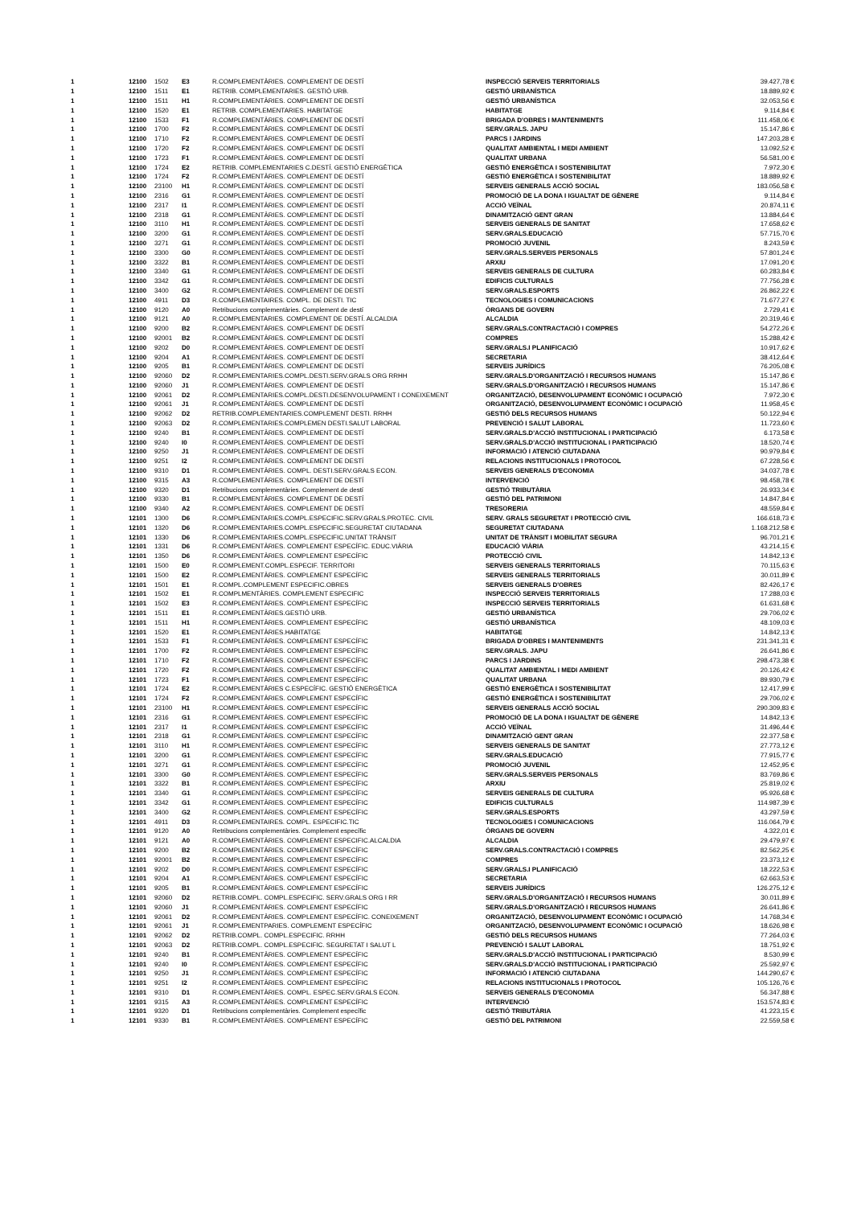| 1 | 12100 | 1502 | E3 | R.COMPLEMENTÀRIES. COMPLEMENT DE DESTÍ | INSPECCIÓ SERVEIS TERRITORIALS | 39.427,78 € |
| 1 | 12100 | 1511 | E1 | RETRIB. COMPLEMENTARIES. GESTIÓ URB. | GESTIÓ URBANÍSTICA | 18.889,92 € |
| 1 | 12100 | 1511 | H1 | R.COMPLEMENTÀRIES. COMPLEMENT DE DESTÍ | GESTIÓ URBANÍSTICA | 32.053,56 € |
| 1 | 12100 | 1520 | E1 | RETRIB. COMPLEMENTARIES. HABITATGE | HABITATGE | 9.114,84 € |
| 1 | 12100 | 1533 | F1 | R.COMPLEMENTÀRIES. COMPLEMENT DE DESTÍ | BRIGADA D'OBRES I MANTENIMENTS | 111.458,06 € |
| 1 | 12100 | 1700 | F2 | R.COMPLEMENTÀRIES. COMPLEMENT DE DESTÍ | SERV.GRALS. JAPU | 15.147,86 € |
| 1 | 12100 | 1710 | F2 | R.COMPLEMENTÀRIES. COMPLEMENT DE DESTÍ | PARCS I JARDINS | 147.203,28 € |
| 1 | 12100 | 1720 | F2 | R.COMPLEMENTÀRIES. COMPLEMENT DE DESTÍ | QUALITAT AMBIENTAL I MEDI AMBIENT | 13.092,52 € |
| 1 | 12100 | 1723 | F1 | R.COMPLEMENTÀRIES. COMPLEMENT DE DESTÍ | QUALITAT URBANA | 56.581,00 € |
| 1 | 12100 | 1724 | E2 | RETRIB. COMPLEMENTARIES C.DESTÍ. GESTIÓ ENERGÈTICA | GESTIÓ ENERGÈTICA I SOSTENIBILITAT | 7.972,30 € |
| 1 | 12100 | 1724 | F2 | R.COMPLEMENTÀRIES. COMPLEMENT DE DESTÍ | GESTIÓ ENERGÈTICA I SOSTENIBILITAT | 18.889,92 € |
| 1 | 12100 | 23100 | H1 | R.COMPLEMENTÀRIES. COMPLEMENT DE DESTÍ | SERVEIS GENERALS ACCIÓ SOCIAL | 183.056,58 € |
| 1 | 12100 | 2316 | G1 | R.COMPLEMENTÀRIES. COMPLEMENT DE DESTÍ | PROMOCIÓ DE LA DONA I IGUALTAT DE GÈNERE | 9.114,84 € |
| 1 | 12100 | 2317 | I1 | R.COMPLEMENTÀRIES. COMPLEMENT DE DESTÍ | ACCIÓ VEÏNAL | 20.874,11 € |
| 1 | 12100 | 2318 | G1 | R.COMPLEMENTÀRIES. COMPLEMENT DE DESTÍ | DINAMITZACIÓ GENT GRAN | 13.884,64 € |
| 1 | 12100 | 3110 | H1 | R.COMPLEMENTÀRIES. COMPLEMENT DE DESTÍ | SERVEIS GENERALS DE SANITAT | 17.658,62 € |
| 1 | 12100 | 3200 | G1 | R.COMPLEMENTÀRIES. COMPLEMENT DE DESTÍ | SERV.GRALS.EDUCACIÓ | 57.715,70 € |
| 1 | 12100 | 3271 | G1 | R.COMPLEMENTÀRIES. COMPLEMENT DE DESTÍ | PROMOCIÓ JUVENIL | 8.243,59 € |
| 1 | 12100 | 3300 | G0 | R.COMPLEMENTÀRIES. COMPLEMENT DE DESTÍ | SERV.GRALS.SERVEIS PERSONALS | 57.801,24 € |
| 1 | 12100 | 3322 | B1 | R.COMPLEMENTÀRIES. COMPLEMENT DE DESTÍ | ARXIU | 17.091,20 € |
| 1 | 12100 | 3340 | G1 | R.COMPLEMENTÀRIES. COMPLEMENT DE DESTÍ | SERVEIS GENERALS DE CULTURA | 60.283,84 € |
| 1 | 12100 | 3342 | G1 | R.COMPLEMENTÀRIES. COMPLEMENT DE DESTÍ | EDIFICIS CULTURALS | 77.756,28 € |
| 1 | 12100 | 3400 | G2 | R.COMPLEMENTÀRIES. COMPLEMENT DE DESTÍ | SERV.GRALS.ESPORTS | 26.862,22 € |
| 1 | 12100 | 4911 | D3 | R.COMPLEMENTAIRES. COMPL. DE DESTI. TIC | TECNOLOGIES I COMUNICACIONS | 71.677,27 € |
| 1 | 12100 | 9120 | A0 | Retribucions complementàries. Complement de destí | ÒRGANS DE GOVERN | 2.729,41 € |
| 1 | 12100 | 9121 | A0 | R.COMPLEMENTARIES. COMPLEMENT DE DESTÍ. ALCALDIA | ALCALDIA | 20.319,46 € |
| 1 | 12100 | 9200 | B2 | R.COMPLEMENTÀRIES. COMPLEMENT DE DESTÍ | SERV.GRALS.CONTRACTACIÓ I COMPRES | 54.272,26 € |
| 1 | 12100 | 92001 | B2 | R.COMPLEMENTÀRIES. COMPLEMENT DE DESTÍ | COMPRES | 15.288,42 € |
| 1 | 12100 | 9202 | D0 | R.COMPLEMENTÀRIES. COMPLEMENT DE DESTÍ | SERV.GRALS.I PLANIFICACIÓ | 10.917,62 € |
| 1 | 12100 | 9204 | A1 | R.COMPLEMENTÀRIES. COMPLEMENT DE DESTÍ | SECRETARIA | 38.412,64 € |
| 1 | 12100 | 9205 | B1 | R.COMPLEMENTÀRIES. COMPLEMENT DE DESTÍ | SERVEIS JURÍDICS | 76.205,08 € |
| 1 | 12100 | 92060 | D2 | R.COMPLEMENTARIES.COMPL.DESTI.SERV.GRALS ORG RRHH | SERV.GRALS.D'ORGANITZACIÓ I RECURSOS HUMANS | 15.147,86 € |
| 1 | 12100 | 92060 | J1 | R.COMPLEMENTÀRIES. COMPLEMENT DE DESTÍ | SERV.GRALS.D'ORGANITZACIÓ I RECURSOS HUMANS | 15.147,86 € |
| 1 | 12100 | 92061 | D2 | R.COMPLEMENTARIES.COMPL.DESTI.DESENVOLUPAMENT I CONEIXEMENT | ORGANITZACIÓ, DESENVOLUPAMENT ECONÒMIC I OCUPACIÓ | 7.972,30 € |
| 1 | 12100 | 92061 | J1 | R.COMPLEMENTÀRIES. COMPLEMENT DE DESTÍ | ORGANITZACIÓ, DESENVOLUPAMENT ECONÒMIC I OCUPACIÓ | 11.958,45 € |
| 1 | 12100 | 92062 | D2 | RETRIB.COMPLEMENTARIES.COMPLEMENT DESTI. RRHH | GESTIÓ DELS RECURSOS HUMANS | 50.122,94 € |
| 1 | 12100 | 92063 | D2 | R.COMPLEMENTARIES.COMPLEMEN DESTI.SALUT LABORAL | PREVENCIÓ I SALUT LABORAL | 11.723,60 € |
| 1 | 12100 | 9240 | B1 | R.COMPLEMENTÀRIES. COMPLEMENT DE DESTÍ | SERV.GRALS.D'ACCIÓ INSTITUCIONAL I PARTICIPACIÓ | 6.173,58 € |
| 1 | 12100 | 9240 | I0 | R.COMPLEMENTÀRIES. COMPLEMENT DE DESTÍ | SERV.GRALS.D'ACCIÓ INSTITUCIONAL I PARTICIPACIÓ | 18.520,74 € |
| 1 | 12100 | 9250 | J1 | R.COMPLEMENTÀRIES. COMPLEMENT DE DESTÍ | INFORMACIÓ I ATENCIÓ CIUTADANA | 90.979,84 € |
| 1 | 12100 | 9251 | I2 | R.COMPLEMENTÀRIES. COMPLEMENT DE DESTÍ | RELACIONS INSTITUCIONALS I PROTOCOL | 67.228,56 € |
| 1 | 12100 | 9310 | D1 | R.COMPLEMENTÀRIES. COMPL. DESTI.SERV.GRALS ECON. | SERVEIS GENERALS D'ECONOMIA | 34.037,78 € |
| 1 | 12100 | 9315 | A3 | R.COMPLEMENTÀRIES. COMPLEMENT DE DESTÍ | INTERVENCIÓ | 98.458,78 € |
| 1 | 12100 | 9320 | D1 | Retribucions complementàries. Complement de destí | GESTIÓ TRIBUTÀRIA | 26.933,34 € |
| 1 | 12100 | 9330 | B1 | R.COMPLEMENTÀRIES. COMPLEMENT DE DESTÍ | GESTIÓ DEL PATRIMONI | 14.847,84 € |
| 1 | 12100 | 9340 | A2 | R.COMPLEMENTÀRIES. COMPLEMENT DE DESTÍ | TRESORERIA | 48.559,84 € |
| 1 | 12101 | 1300 | D6 | R.COMPLEMENTARIES.COMPL.ESPECIFIC.SERV.GRALS.PROTEC. CIVIL | SERV. GRALS SEGURETAT I PROTECCIÓ CIVIL | 166.618,73 € |
| 1 | 12101 | 1320 | D6 | R.COMPLEMENTARIES.COMPL.ESPECIFIC.SEGURETAT CIUTADANA | SEGURETAT CIUTADANA | 1.168.212,58 € |
| 1 | 12101 | 1330 | D6 | R.COMPLEMENTARIES.COMPL.ESPECIFIC.UNITAT TRÀNSIT | UNITAT DE TRÀNSIT I MOBILITAT SEGURA | 96.701,21 € |
| 1 | 12101 | 1331 | D6 | R.COMPLEMENTÀRIES. COMPLEMENT ESPECÍFIC. EDUC.VIÀRIA | EDUCACIÓ VIÀRIA | 43.214,15 € |
| 1 | 12101 | 1350 | D6 | R.COMPLEMENTÀRIES. COMPLEMENT ESPECÍFIC | PROTECCIÓ CIVIL | 14.842,13 € |
| 1 | 12101 | 1500 | E0 | R.COMPLEMENT.COMPL.ESPECIF. TERRITORI | SERVEIS GENERALS TERRITORIALS | 70.115,63 € |
| 1 | 12101 | 1500 | E2 | R.COMPLEMENTÀRIES. COMPLEMENT ESPECÍFIC | SERVEIS GENERALS TERRITORIALS | 30.011,89 € |
| 1 | 12101 | 1501 | E1 | R.COMPL.COMPLEMENT ESPECIFIC.OBRES | SERVEIS GENERALS D'OBRES | 82.426,17 € |
| 1 | 12101 | 1502 | E1 | R.COMPLMENTÀRIES. COMPLEMENT ESPECIFIC | INSPECCIÓ SERVEIS TERRITORIALS | 17.288,03 € |
| 1 | 12101 | 1502 | E3 | R.COMPLEMENTÀRIES. COMPLEMENT ESPECÍFIC | INSPECCIÓ SERVEIS TERRITORIALS | 61.631,68 € |
| 1 | 12101 | 1511 | E1 | R.COMPLEMENTÀRIES.GESTIÓ URB. | GESTIÓ URBANÍSTICA | 29.706,02 € |
| 1 | 12101 | 1511 | H1 | R.COMPLEMENTÀRIES. COMPLEMENT ESPECÍFIC | GESTIÓ URBANÍSTICA | 48.109,03 € |
| 1 | 12101 | 1520 | E1 | R.COMPLEMENTÀRIES.HABITATGE | HABITATGE | 14.842,13 € |
| 1 | 12101 | 1533 | F1 | R.COMPLEMENTÀRIES. COMPLEMENT ESPECÍFIC | BRIGADA D'OBRES I MANTENIMENTS | 231.341,31 € |
| 1 | 12101 | 1700 | F2 | R.COMPLEMENTÀRIES. COMPLEMENT ESPECÍFIC | SERV.GRALS. JAPU | 26.641,86 € |
| 1 | 12101 | 1710 | F2 | R.COMPLEMENTÀRIES. COMPLEMENT ESPECÍFIC | PARCS I JARDINS | 298.473,38 € |
| 1 | 12101 | 1720 | F2 | R.COMPLEMENTÀRIES. COMPLEMENT ESPECÍFIC | QUALITAT AMBIENTAL I MEDI AMBIENT | 20.126,42 € |
| 1 | 12101 | 1723 | F1 | R.COMPLEMENTÀRIES. COMPLEMENT ESPECÍFIC | QUALITAT URBANA | 89.930,79 € |
| 1 | 12101 | 1724 | E2 | R.COMPLEMENTÀRIES C.ESPECÍFIC. GESTIÓ ENERGÈTICA | GESTIÓ ENERGÈTICA I SOSTENIBILITAT | 12.417,99 € |
| 1 | 12101 | 1724 | F2 | R.COMPLEMENTÀRIES. COMPLEMENT ESPECÍFIC | GESTIÓ ENERGÈTICA I SOSTENIBILITAT | 29.706,02 € |
| 1 | 12101 | 23100 | H1 | R.COMPLEMENTÀRIES. COMPLEMENT ESPECÍFIC | SERVEIS GENERALS ACCIÓ SOCIAL | 290.309,83 € |
| 1 | 12101 | 2316 | G1 | R.COMPLEMENTÀRIES. COMPLEMENT ESPECÍFIC | PROMOCIÓ DE LA DONA I IGUALTAT DE GÈNERE | 14.842,13 € |
| 1 | 12101 | 2317 | I1 | R.COMPLEMENTÀRIES. COMPLEMENT ESPECÍFIC | ACCIÓ VEÏNAL | 31.496,44 € |
| 1 | 12101 | 2318 | G1 | R.COMPLEMENTÀRIES. COMPLEMENT ESPECÍFIC | DINAMITZACIÓ GENT GRAN | 22.377,58 € |
| 1 | 12101 | 3110 | H1 | R.COMPLEMENTÀRIES. COMPLEMENT ESPECÍFIC | SERVEIS GENERALS DE SANITAT | 27.773,12 € |
| 1 | 12101 | 3200 | G1 | R.COMPLEMENTÀRIES. COMPLEMENT ESPECÍFIC | SERV.GRALS.EDUCACIÓ | 77.915,77 € |
| 1 | 12101 | 3271 | G1 | R.COMPLEMENTÀRIES. COMPLEMENT ESPECÍFIC | PROMOCIÓ JUVENIL | 12.452,95 € |
| 1 | 12101 | 3300 | G0 | R.COMPLEMENTÀRIES. COMPLEMENT ESPECÍFIC | SERV.GRALS.SERVEIS PERSONALS | 83.769,86 € |
| 1 | 12101 | 3322 | B1 | R.COMPLEMENTÀRIES. COMPLEMENT ESPECÍFIC | ARXIU | 25.819,02 € |
| 1 | 12101 | 3340 | G1 | R.COMPLEMENTÀRIES. COMPLEMENT ESPECÍFIC | SERVEIS GENERALS DE CULTURA | 95.926,68 € |
| 1 | 12101 | 3342 | G1 | R.COMPLEMENTÀRIES. COMPLEMENT ESPECÍFIC | EDIFICIS CULTURALS | 114.987,39 € |
| 1 | 12101 | 3400 | G2 | R.COMPLEMENTÀRIES. COMPLEMENT ESPECÍFIC | SERV.GRALS.ESPORTS | 43.297,59 € |
| 1 | 12101 | 4911 | D3 | R.COMPLEMENTAIRES. COMPL. ESPECIFIC.TIC | TECNOLOGIES I COMUNICACIONS | 116.064,79 € |
| 1 | 12101 | 9120 | A0 | Retribucions complementàries. Complement específic | ÒRGANS DE GOVERN | 4.322,01 € |
| 1 | 12101 | 9121 | A0 | R.COMPLEMENTÀRIES. COMPLEMENT ESPECIFIC.ALCALDIA | ALCALDIA | 29.479,97 € |
| 1 | 12101 | 9200 | B2 | R.COMPLEMENTÀRIES. COMPLEMENT ESPECÍFIC | SERV.GRALS.CONTRACTACIÓ I COMPRES | 82.562,25 € |
| 1 | 12101 | 92001 | B2 | R.COMPLEMENTÀRIES. COMPLEMENT ESPECÍFIC | COMPRES | 23.373,12 € |
| 1 | 12101 | 9202 | D0 | R.COMPLEMENTÀRIES. COMPLEMENT ESPECÍFIC | SERV.GRALS.I PLANIFICACIÓ | 18.222,53 € |
| 1 | 12101 | 9204 | A1 | R.COMPLEMENTÀRIES. COMPLEMENT ESPECÍFIC | SECRETARIA | 62.663,53 € |
| 1 | 12101 | 9205 | B1 | R.COMPLEMENTÀRIES. COMPLEMENT ESPECÍFIC | SERVEIS JURÍDICS | 126.275,12 € |
| 1 | 12101 | 92060 | D2 | RETRIB.COMPL. COMPL.ESPECIFIC. SERV.GRALS ORG I RR | SERV.GRALS.D'ORGANITZACIÓ I RECURSOS HUMANS | 30.011,89 € |
| 1 | 12101 | 92060 | J1 | R.COMPLEMENTÀRIES. COMPLEMENT ESPECÍFIC | SERV.GRALS.D'ORGANITZACIÓ I RECURSOS HUMANS | 26.641,86 € |
| 1 | 12101 | 92061 | D2 | R.COMPLEMENTÀRIES. COMPLEMENT ESPECÍFIC. CONEIXEMENT | ORGANITZACIÓ, DESENVOLUPAMENT ECONÒMIC I OCUPACIÓ | 14.768,34 € |
| 1 | 12101 | 92061 | J1 | R.COMPLEMENTPARIES. COMPLEMENT ESPECÍFIC | ORGANITZACIÓ, DESENVOLUPAMENT ECONÒMIC I OCUPACIÓ | 18.626,98 € |
| 1 | 12101 | 92062 | D2 | RETRIB.COMPL. COMPL.ESPECIFIC. RRHH | GESTIÓ DELS RECURSOS HUMANS | 77.264,03 € |
| 1 | 12101 | 92063 | D2 | RETRIB.COMPL. COMPL.ESPECIFIC. SEGURETAT I SALUT L | PREVENCIÓ I SALUT LABORAL | 18.751,92 € |
| 1 | 12101 | 9240 | B1 | R.COMPLEMENTÀRIES. COMPLEMENT ESPECÍFIC | SERV.GRALS.D'ACCIÓ INSTITUCIONAL I PARTICIPACIÓ | 8.530,99 € |
| 1 | 12101 | 9240 | I0 | R.COMPLEMENTÀRIES. COMPLEMENT ESPECÍFIC | SERV.GRALS.D'ACCIÓ INSTITUCIONAL I PARTICIPACIÓ | 25.592,97 € |
| 1 | 12101 | 9250 | J1 | R.COMPLEMENTÀRIES. COMPLEMENT ESPECÍFIC | INFORMACIÓ I ATENCIÓ CIUTADANA | 144.290,67 € |
| 1 | 12101 | 9251 | I2 | R.COMPLEMENTÀRIES. COMPLEMENT ESPECÍFIC | RELACIONS INSTITUCIONALS I PROTOCOL | 105.126,76 € |
| 1 | 12101 | 9310 | D1 | R.COMPLEMENTÀRIES. COMPL. ESPEC.SERV.GRALS ECON. | SERVEIS GENERALS D'ECONOMIA | 56.347,88 € |
| 1 | 12101 | 9315 | A3 | R.COMPLEMENTÀRIES. COMPLEMENT ESPECÍFIC | INTERVENCIÓ | 153.574,83 € |
| 1 | 12101 | 9320 | D1 | Retribucions complementàries. Complement específic | GESTIÓ TRIBUTÀRIA | 41.223,15 € |
| 1 | 12101 | 9330 | B1 | R.COMPLEMENTÀRIES. COMPLEMENT ESPECÍFIC | GESTIÓ DEL PATRIMONI | 22.559,58 € |